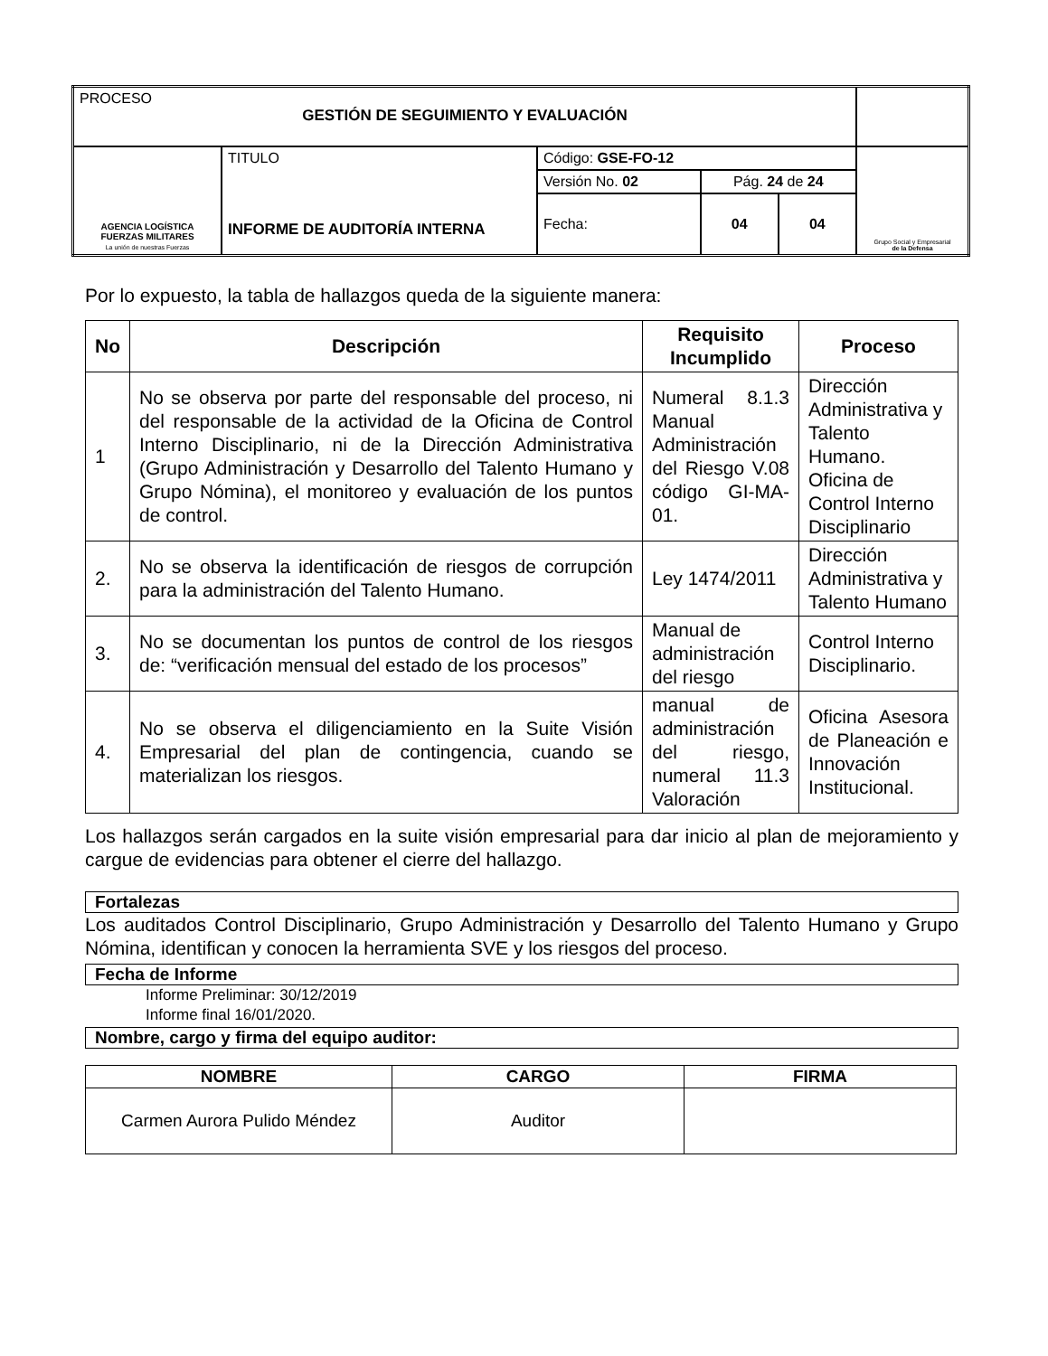| PROCESO GESTIÓN DE SEGUIMIENTO Y EVALUACIÓN | | | | | |
| AGENCIA LOGÍSTICA FUERZAS MILITARES La unión de nuestras Fuerzas | TITULO INFORME DE AUDITORÍA INTERNA | Código: GSE-FO-12 | | | Grupo Social y Empresarial de la Defensa |
| | | Versión No. 02 | Pág. 24 de 24 | | |
| | | Fecha: | 04 | 04 | |
Por lo expuesto, la tabla de hallazgos queda de la siguiente manera:
| No | Descripción | Requisito Incumplido | Proceso |
| --- | --- | --- | --- |
| 1 | No se observa por parte del responsable del proceso, ni del responsable de la actividad de la Oficina de Control Interno Disciplinario, ni de la Dirección Administrativa (Grupo Administración y Desarrollo del Talento Humano y Grupo Nómina), el monitoreo y evaluación de los puntos de control. | Numeral 8.1.3 Manual Administración del Riesgo V.08 código GI-MA-01. | Dirección Administrativa y Talento Humano. Oficina de Control Interno Disciplinario |
| 2. | No se observa la identificación de riesgos de corrupción para la administración del Talento Humano. | Ley 1474/2011 | Dirección Administrativa y Talento Humano |
| 3. | No se documentan los puntos de control de los riesgos de: “verificación mensual del estado de los procesos” | Manual de administración del riesgo | Control Interno Disciplinario. |
| 4. | No se observa el diligenciamiento en la Suite Visión Empresarial del plan de contingencia, cuando se materializan los riesgos. | manual de administración del riesgo, numeral 11.3 Valoración | Oficina Asesora de Planeación e Innovación Institucional. |
Los hallazgos serán cargados en la suite visión empresarial para dar inicio al plan de mejoramiento y cargue de evidencias para obtener el cierre del hallazgo.
Fortalezas
Los auditados Control Disciplinario, Grupo Administración y Desarrollo del Talento Humano y Grupo Nómina, identifican y conocen la herramienta SVE y los riesgos del proceso.
Fecha de Informe
Informe Preliminar: 30/12/2019
Informe final 16/01/2020.
Nombre, cargo y firma del equipo auditor:
| NOMBRE | CARGO | FIRMA |
| --- | --- | --- |
| Carmen Aurora Pulido Méndez | Auditor | |